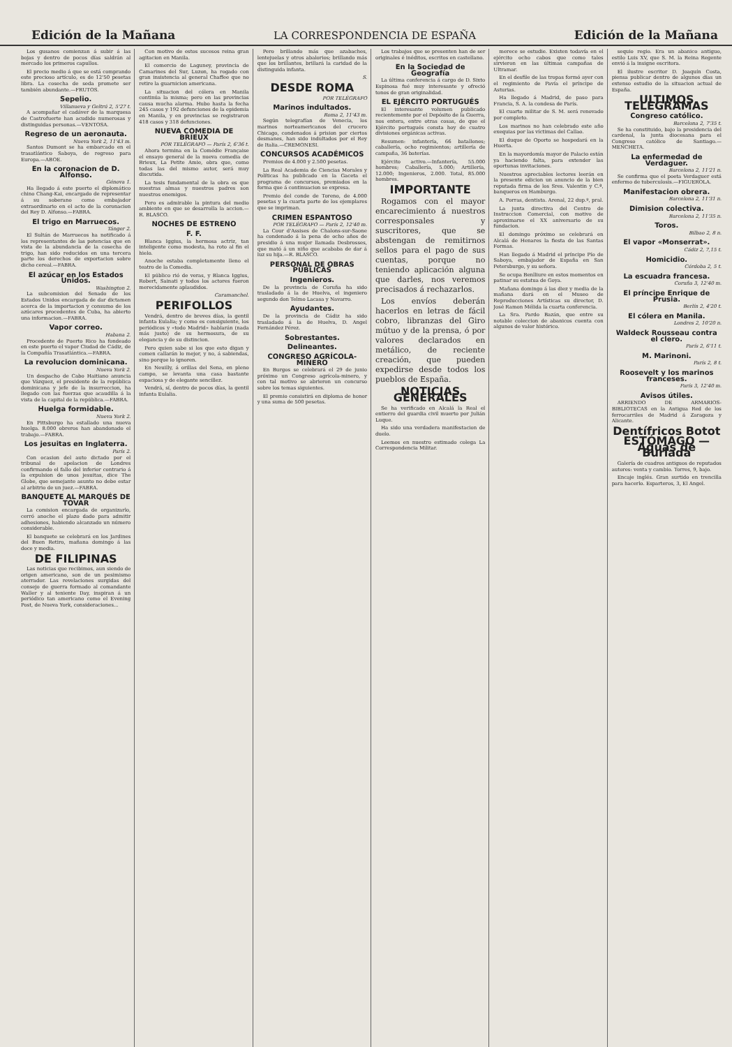Edición de la Mañana LA CORRESPONDENCIA DE ESPAÑA Edición de la Mañana
Los gusanos comienzan á subir á las bojas y dentro de pocos días saldrán al mercado los primeros capullos.
El precio medio á que se está comprando este precioso artículo, es de 12'50 pesetas libra. La cosecha de seda promete ser también abundante.—FRUTOS.
Sepelio.
Villanueva y Geltrú 2, 5'27 t.
A acompañar el cadáver de la marquesa de Castrofuerte han acudido numerosas y distinguidas personas.—VENTOSA.
Regreso de un aeronauta.
Nueva York 2, 11'43 m.
Santos Dumont se ha embarcado en el trasatlántico Saboya, de regreso para Europa.—ABOE.
En la coronacion de D. Alfonso.
Génova 1.
Ha llegado á este puerto el diplomático chino Chang-Kai, encargado de representar á su soberano como embajador extraordinario en el acto de la coronacion del Rey D. Alfonso.—FABRA.
El trigo en Marruecos.
Tánger 2.
El Sultán de Marruecos ha notificado á los representantes de las potencias que en vista de la abundancia de la cosecha de trigo, han sido reducidos en una tercera parte los derechos de exportacion sobre dicho cereal.—FABRA.
El azúcar en los Estados Unidos.
Washington 2.
La subcomision del Senado de los Estados Unidos encargada de dar dictamen acerca de la importacion y consumo de los azúcares procedentes de Cuba, ha abierto una informacion.—FABRA.
Vapor correo.
Habana 2.
Procedente de Puerto Rico ha fondeado en este puerto el vapor Ciudad de Cádiz, de la Compañía Trasatlántica.—FABRA.
La revolucion dominicana.
Nueva York 2.
Un despacho de Cabo Haitiano anuncia que Vázquez, el presidente de la república dominicana y jefe de la insurreccion, ha llegado con las fuerzas que acaudilla á la vista de la capital de la república.—FABRA.
Huelga formidable.
Nueva York 2.
En Pittsburgo ha estallado una nueva huelga. 8.000 obreros han abandonado el trabajo.—FABRA.
Los jesuitas en Inglaterra.
París 2.
Con ocasion del auto dictado por el tribunal de apelacion de Londres confirmando el fallo del inferior contrario á la expulsion de unos jesuitas, dice The Globe, que semejante asunto no debe estar al arbitrio de un juez.—FABRA.
BANQUETE AL MARQUÉS DE TOVAR
La comision encargada de organizarlo, cerró anoche el plazo dado para admitir adhesiones, habiendo alcanzado un número considerable.
El banquete se celebrará en los Jardines del Buen Retiro, mañana domingo á las doce y media.
DE FILIPINAS
Las noticias que recibimos, aun siendo de origen americano, son de un pesimismo aterrador. Las revelaciones surgidas del consejo de guerra formado al comandante Waller y al teniente Day, inspiran á un periódico tan americano como el Evening Post, de Nueva York, consideraciones...
Con motivo de estos sucesos reina gran agitacion en Manila.
El comercio de Laguney, provincia de Camarines del Sur, Luzon, ha rogado con gran insistencia al general Chaffee que no retire la guarnicion americana.
La situacion del cólera en Manila continúa la misma; pero en las provincias causa mucha alarma. Hubo hasta la fecha 245 casos y 192 defunciones de la epidemia en Manila, y en provincias se registraron 418 casos y 318 defunciones.
NUEVA COMEDIA DE BRIEUX
POR TELÉGRAFO — París 2, 6'36 t.
Ahora termina en la Comédie Française el ensayo general de la nueva comedia de Brieux, La Petite Amie, obra que, como todas las del mismo autor, será muy discutida.
La tesis fundamental de la obra es que nuestras almas y nuestros padres son nuestros enemigos.
Pero es admirable la pintura del medio ambiente en que se desarrolla la accion.—R. BLASCO.
NOCHES DE ESTRENO
F. F.
Blanca Iggius, la hermosa actriz, tan inteligente como modesta, ha roto al fin el hielo.
Anoche estaba completamente lleno el teatro de la Comedia.
El público rió de veras, y Blanca Iggius, Robert, Sainati y todos los actores fueron merecidamente aplaudidos.
Caramanchel.
PERIFOLLOS
Vendrá, dentro de breves días, la gentil infanta Eulalia; y como es consiguiente, los periódicos y «todo Madrid» hablarán (nada más justo) de su hermosura, de su elegancia y de su distincion.
Pero quien sabe si los que esto digan y comen callarán lo mejor, y no, á sabiendas, sino porque lo ignoren.
En Neuilly, á orillas del Sena, en pleno campo, se levanta una casa bastante espaciosa y de elegante sencillez.
Vendrá, sí, dentro de pocos días, la gentil infanta Eulalia.
Pero brillando más que azabaches, lentejuelas y otros abalorios; brillando más que los brillantes, brillará la caridad de la distinguida infanta.
S.
DESDE ROMA
POR TELÉGRAFO
Marinos indultados.
Roma 2, 11'43 m.
Según telegrafían de Venecia, los marinos norteamericanos del crucero Chicago, condenados á prision por ciertos desmanes, han sido indultados por el Rey de Italia.—CREMONESI.
CONCURSOS ACADÉMICOS
Premios de 4.000 y 2.500 pesetas.
La Real Academia de Ciencias Morales y Políticas ha publicado en la Gaceta el programa de concursos, premiados en la forma que á continuacion se expresa.
Premio del conde de Toreno, de 4.000 pesetas y la cuarta parte de los ejemplares que se impriman.
CRIMEN ESPANTOSO
POR TELÉGRAFO — París 2, 12'40 m.
La Cour d'Assises de Chalons-sur-Saone ha condenado á la pena de ocho años de presidio á una mujer llamada Desbrosses, que mató á un niño que acababa de dar á luz su hija.—R. BLASCO.
PERSONAL DE OBRAS PÚBLICAS
Ingenieros.
De la provincia de Coruña ha sido trasladado á la de Huelva, el ingeniero segundo don Telmo Lacasa y Navarro.
Ayudantes.
De la provincia de Cádiz ha sido trasladado á la de Huelva, D. Angel Fernández Pérez.
Sobrestantes.
Delineantes.
CONGRESO AGRÍCOLA-MINERO
En Burgos se celebrará el 29 de junio próximo un Congreso agrícola-minero, y con tal motivo se abrieron un concurso sobre los temas siguientes.
El premio consistirá en diploma de honor y una suma de 500 pesetas.
Los trabajos que se presenten han de ser originales é inéditos, escritos en castellano.
En la Sociedad de Geografía
La última conferencia á cargo de D. Sixto Espinosa fué muy interesante y ofreció tonos de gran originalidad.
EL EJÉRCITO PORTUGUÉS
El interesante volumen publicado recientemente por el Depósito de la Guerra, nos entera, entre otras cosas, de que el Ejército portugués consta hoy de cuatro divisiones orgánicas activas.
Resumen: infantería, 66 batallones; caballería, ocho regimientos; artillería de campaña, 36 baterías.
Ejército activo.—Infantería, 55.000 hombres; Caballería, 5.000; Artillería, 12.000; Ingenieros, 2.000. Total, 85.000 hombres.
IMPORTANTE
Rogamos con el mayor encarecimiento á nuestros corresponsales y suscritores, que se abstengan de remitirnos sellos para el pago de sus cuentas, porque no teniendo aplicación alguna que darles, nos veremos precisados á rechazarlos.
Los envíos deberán hacerlos en letras de fácil cobro, libranzas del Giro mútuo y de la prensa, ó por valores declarados en metálico, de reciente creación, que pueden expedirse desde todos los pueblos de España.
NOTICIAS GENERALES
Se ha verificado en Alcalá la Real el entierro del guardia civil muerto por Julián Luque.
Ha sido una verdadera manifestacion de duelo.
Leemos en nuestro estimado colega La Correspondencia Militar.
merece se estudie. Existen todavía en el ejército ocho cabos que como tales sirvieron en las últimas campañas de Ultramar.
En el desfile de las tropas formó ayer con el regimiento de Pavía el príncipe de Asturias.
Ha llegado á Madrid, de paso para Francia, S. A. la condesa de París.
El cuarto militar de S. M. será renovado por completo.
Los marinos no han celebrado este año exequias por las víctimas del Callao.
El duque de Oporto se hospedará en la Huerta.
En la mayordomía mayor de Palacio están ya haciendo falta, para extender las oportunas invitaciones.
Nuestros apreciables lectores leerán en la presente edicion un anuncio de la bien reputada firma de los Sres. Valentin y C.ª, banqueros en Hamburgo.
A. Porras, dentista. Arenal, 22 dup.º, pral.
La junta directiva del Centro de Instruccion Comercial, con motivo de aproximarse el XX aniversario de su fundacion.
El domingo próximo se celebrará en Alcalá de Henares la fiesta de las Santas Formas.
Han llegado á Madrid el príncipe Pío de Saboya, embajador de España en San Petersburgo, y su señora.
Se ocupa Benlliure en estos momentos en patinar su estatua de Goya.
Mañana domingo á las diez y media de la mañana dará en el Museo de Reproducciones Artísticas su director, D. José Ramon Mélida la cuarta conferencia.
La Sra. Pardo Bazán, que entre su notable coleccion de abanicos cuenta con algunos de valor histórico.
sequio regio. Era un abanico antiguo, estilo Luis XV, que S. M. la Reina Regente envió á la insigne escritora.
El ilustre escritor D. Joaquín Costa, piensa publicar dentro de algunos días un extenso estudio de la situacion actual de España.
ULTIMOS TELEGRAMAS
Congreso católico.
Barcelona 2, 7'35 t.
Se ha constituido, bajo la presidencia del cardenal, la junta diocesana para el Congreso católico de Santiago.—MENCHETA.
La enfermedad de Verdaguer.
Barcelona 2, 11'21 n.
Se confirma que el poeta Verdaguer está enfermo de tuberculosis.—FIGUEROLA.
Manifestacion obrera.
Barcelona 2, 11'31 n.
Dimision colectiva.
Barcelona 2, 11'35 n.
Toros.
Bilbao 2, 8 n.
El vapor «Monserrat».
Cádiz 2, 7,15 t.
Homicidio.
Córdoba 2, 5 t.
La escuadra francesa.
Coruña 3, 12'40 m.
El príncipe Enrique de Prusia.
Berlín 2, 4'20 t.
El cólera en Manila.
Londres 2, 10'20 n.
Waldeck Rousseau contra el clero.
París 2, 6'11 t.
M. Marinoni.
París 2, 8 t.
Roosevelt y los marinos franceses.
París 3, 12'40 m.
Avisos útiles.
ARRIENDO DE ARMARIOS-BIBLIOTECAS en la Antigua Red de los ferrocarriles de Madrid á Zaragoza y Alicante.
Dentífricos Botot
ESTÓMAGO — Aguas de Burlada
Galería de cuadros antiguos de reputados autores: venta y cambio. Torres, 9, bajo.
Encaje inglés. Gran surtido en trencilla para hacerlo. Esparteros, 3, El Angel.